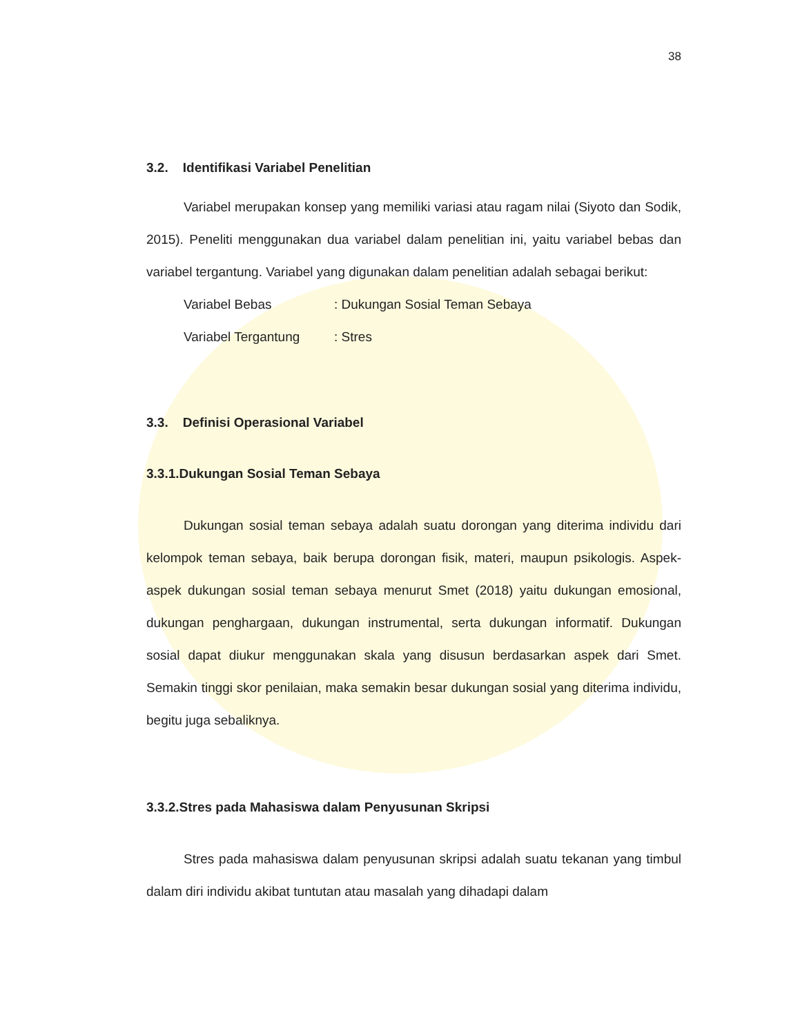38
3.2. Identifikasi Variabel Penelitian
Variabel merupakan konsep yang memiliki variasi atau ragam nilai (Siyoto dan Sodik, 2015). Peneliti menggunakan dua variabel dalam penelitian ini, yaitu variabel bebas dan variabel tergantung. Variabel yang digunakan dalam penelitian adalah sebagai berikut:
Variabel Bebas: Dukungan Sosial Teman Sebaya
Variabel Tergantung: Stres
3.3. Definisi Operasional Variabel
3.3.1.Dukungan Sosial Teman Sebaya
Dukungan sosial teman sebaya adalah suatu dorongan yang diterima individu dari kelompok teman sebaya, baik berupa dorongan fisik, materi, maupun psikologis. Aspek-aspek dukungan sosial teman sebaya menurut Smet (2018) yaitu dukungan emosional, dukungan penghargaan, dukungan instrumental, serta dukungan informatif. Dukungan sosial dapat diukur menggunakan skala yang disusun berdasarkan aspek dari Smet. Semakin tinggi skor penilaian, maka semakin besar dukungan sosial yang diterima individu, begitu juga sebaliknya.
3.3.2.Stres pada Mahasiswa dalam Penyusunan Skripsi
Stres pada mahasiswa dalam penyusunan skripsi adalah suatu tekanan yang timbul dalam diri individu akibat tuntutan atau masalah yang dihadapi dalam